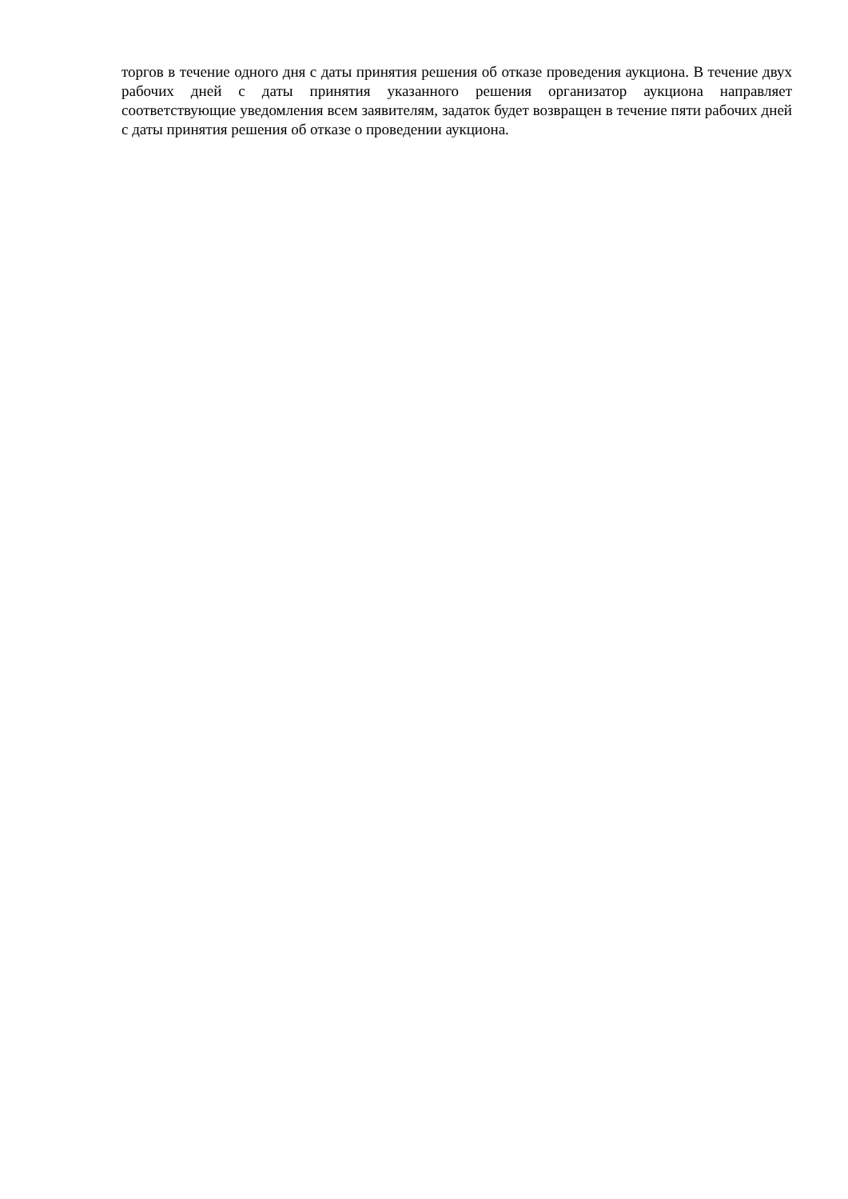торгов в течение одного дня с даты принятия решения об отказе проведения аукциона. В течение двух рабочих дней с даты принятия указанного решения организатор аукциона направляет соответствующие уведомления всем заявителям, задаток будет возвращен в течение пяти рабочих дней с даты принятия решения об отказе о проведении аукциона.